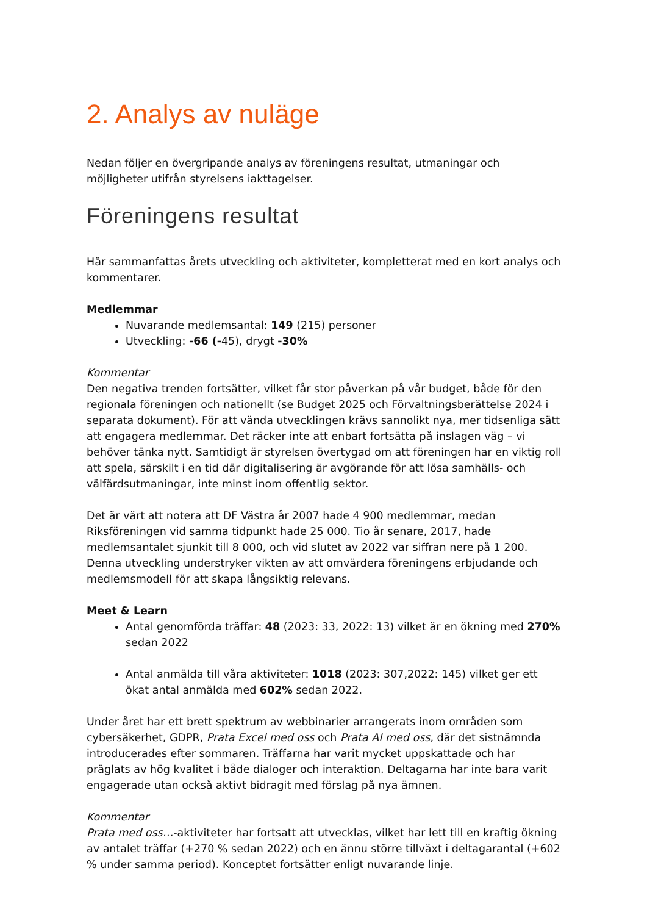2. Analys av nuläge
Nedan följer en övergripande analys av föreningens resultat, utmaningar och möjligheter utifrån styrelsens iakttagelser.
Föreningens resultat
Här sammanfattas årets utveckling och aktiviteter, kompletterat med en kort analys och kommentarer.
Medlemmar
Nuvarande medlemsantal: 149 (215) personer
Utveckling: -66 (-45), drygt -30%
Kommentar
Den negativa trenden fortsätter, vilket får stor påverkan på vår budget, både för den regionala föreningen och nationellt (se Budget 2025 och Förvaltningsberättelse 2024 i separata dokument). För att vända utvecklingen krävs sannolikt nya, mer tidsenliga sätt att engagera medlemmar. Det räcker inte att enbart fortsätta på inslagen väg – vi behöver tänka nytt. Samtidigt är styrelsen övertygad om att föreningen har en viktig roll att spela, särskilt i en tid där digitalisering är avgörande för att lösa samhälls- och välfärdsutmaningar, inte minst inom offentlig sektor.
Det är värt att notera att DF Västra år 2007 hade 4 900 medlemmar, medan Riksföreningen vid samma tidpunkt hade 25 000. Tio år senare, 2017, hade medlemsantalet sjunkit till 8 000, och vid slutet av 2022 var siffran nere på 1 200. Denna utveckling understryker vikten av att omvärdera föreningens erbjudande och medlemsmodell för att skapa långsiktig relevans.
Meet & Learn
Antal genomförda träffar: 48 (2023: 33, 2022: 13) vilket är en ökning med 270% sedan 2022
Antal anmälda till våra aktiviteter: 1018 (2023: 307,2022: 145) vilket ger ett ökat antal anmälda med 602% sedan 2022.
Under året har ett brett spektrum av webbinarier arrangerats inom områden som cybersäkerhet, GDPR, Prata Excel med oss och Prata AI med oss, där det sistnämnda introducerades efter sommaren. Träffarna har varit mycket uppskattade och har präglats av hög kvalitet i både dialoger och interaktion. Deltagarna har inte bara varit engagerade utan också aktivt bidragit med förslag på nya ämnen.
Kommentar
Prata med oss…-aktiviteter har fortsatt att utvecklas, vilket har lett till en kraftig ökning av antalet träffar (+270 % sedan 2022) och en ännu större tillväxt i deltagarantal (+602 % under samma period). Konceptet fortsätter enligt nuvarande linje.